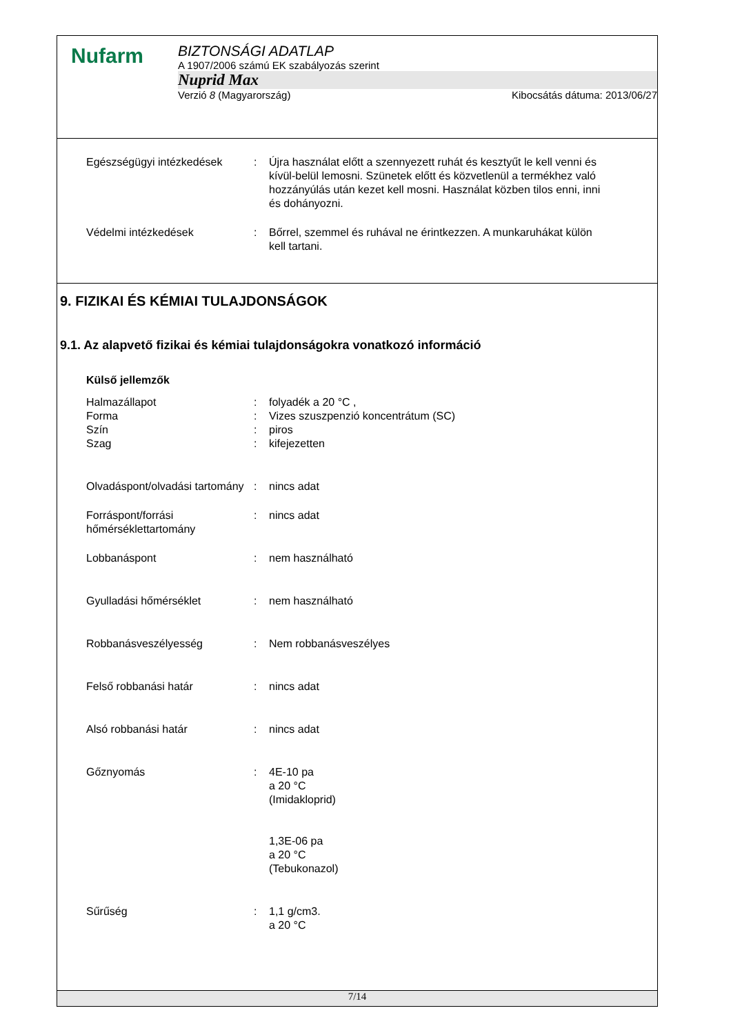Nufarm
BIZTONSÁGI ADATLAP
A 1907/2006 számú EK szabályozás szerint
Nuprid Max
Verzió 8 (Magyarország) Kibocsátás dátuma: 2013/06/27
Egészségügyi intézkedések : Újra használat előtt a szennyezett ruhát és kesztyűt le kell venni és kívül-belül lemosni. Szünetek előtt és közvetlenül a termékhez való hozzányúlás után kezet kell mosni. Használat közben tilos enni, inni és dohányozni.
Védelmi intézkedések : Bőrrel, szemmel és ruhával ne érintkezzen. A munkaruhákat külön kell tartani.
9. FIZIKAI ÉS KÉMIAI TULAJDONSÁGOK
9.1. Az alapvető fizikai és kémiai tulajdonságokra vonatkozó információ
Külső jellemzők
Halmazállapot : folyadék a 20 °C ,
Forma : Vizes szuszpenzió koncentrátum (SC)
Szín : piros
Szag : kifejezetten
Olvadáspont/olvadási tartomány
: nincs adat
Forráspont/forrási hőmérséklettartomány
: nincs adat
Lobbanáspont : nem használható
Gyulladási hőmérséklet : nem használható
Robbanásveszélyesség : Nem robbanásveszélyes
Felső robbanási határ : nincs adat
Alsó robbanási határ : nincs adat
Gőznyomás : 4E-10 pa
a 20 °C
(Imidakloprid)
1,3E-06 pa
a 20 °C
(Tebukonazol)
Sűrűség : 1,1 g/cm3.
a 20 °C
7/14